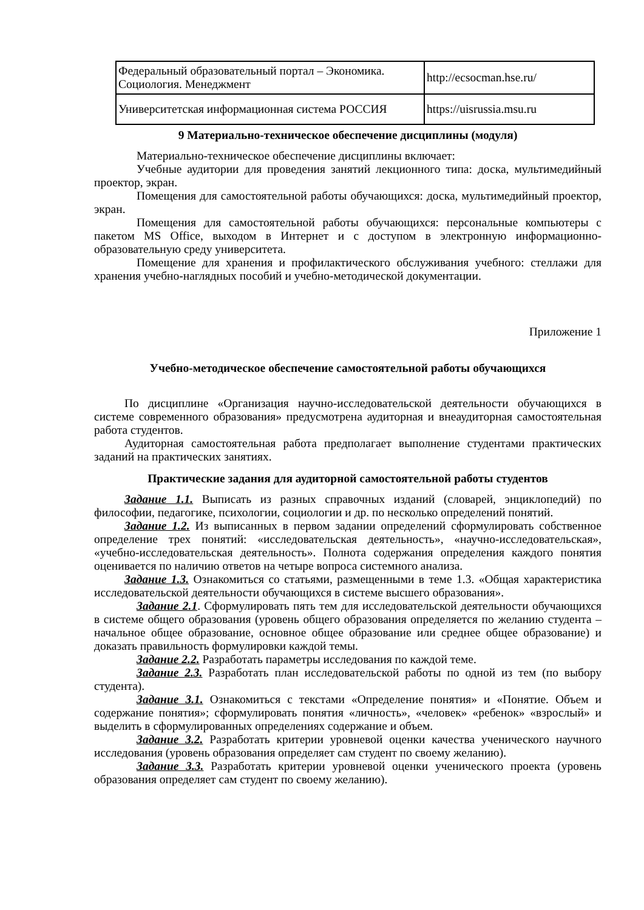| Федеральный образовательный портал – Экономика. Социология. Менеджмент | http://ecsocman.hse.ru/ |
| Университетская информационная система РОССИЯ | https://uisrussia.msu.ru |
9 Материально-техническое обеспечение дисциплины (модуля)
Материально-техническое обеспечение дисциплины включает:
Учебные аудитории для проведения занятий лекционного типа: доска, мультимедийный проектор, экран.
Помещения для самостоятельной работы обучающихся: доска, мультимедийный проектор, экран.
Помещения для самостоятельной работы обучающихся: персональные компьютеры с пакетом MS Office, выходом в Интернет и с доступом в электронную информационно-образовательную среду университета.
Помещение для хранения и профилактического обслуживания учебного: стеллажи для хранения учебно-наглядных пособий и учебно-методической документации.
Приложение 1
Учебно-методическое обеспечение самостоятельной работы обучающихся
По дисциплине «Организация научно-исследовательской деятельности обучающихся в системе современного образования» предусмотрена аудиторная и внеаудиторная самостоятельная работа студентов.
Аудиторная самостоятельная работа предполагает выполнение студентами практических заданий на практических занятиях.
Практические задания для аудиторной самостоятельной работы студентов
Задание 1.1. Выписать из разных справочных изданий (словарей, энциклопедий) по философии, педагогике, психологии, социологии и др. по несколько определений понятий.
Задание 1.2. Из выписанных в первом задании определений сформулировать собственное определение трех понятий: «исследовательская деятельность», «научно-исследовательская», «учебно-исследовательская деятельность». Полнота содержания определения каждого понятия оценивается по наличию ответов на четыре вопроса системного анализа.
Задание 1.3. Ознакомиться со статьями, размещенными в теме 1.3. «Общая характеристика исследовательской деятельности обучающихся в системе высшего образования».
Задание 2.1. Сформулировать пять тем для исследовательской деятельности обучающихся в системе общего образования (уровень общего образования определяется по желанию студента – начальное общее образование, основное общее образование или среднее общее образование) и доказать правильность формулировки каждой темы.
Задание 2.2. Разработать параметры исследования по каждой теме.
Задание 2.3. Разработать план исследовательской работы по одной из тем (по выбору студента).
Задание 3.1. Ознакомиться с текстами «Определение понятия» и «Понятие. Объем и содержание понятия»; сформулировать понятия «личность», «человек» «ребенок» «взрослый» и выделить в сформулированных определениях содержание и объем.
Задание 3.2. Разработать критерии уровневой оценки качества ученического научного исследования (уровень образования определяет сам студент по своему желанию).
Задание 3.3. Разработать критерии уровневой оценки ученического проекта (уровень образования определяет сам студент по своему желанию).